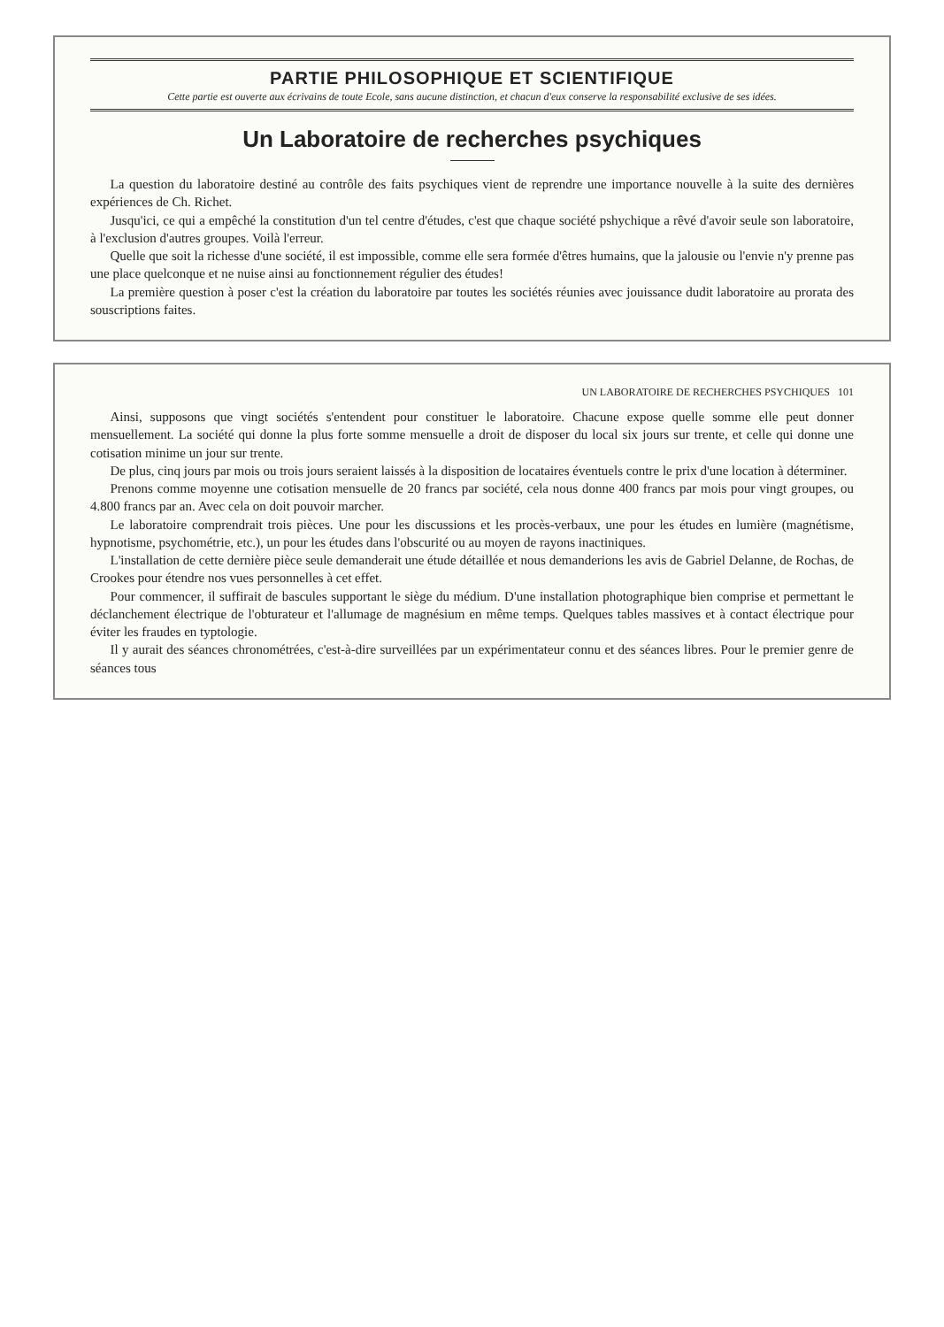PARTIE PHILOSOPHIQUE ET SCIENTIFIQUE
Cette partie est ouverte aux écrivains de toute Ecole, sans aucune distinction, et chacun d'eux conserve la responsabilité exclusive de ses idées.
Un Laboratoire de recherches psychiques
La question du laboratoire destiné au contrôle des faits psychiques vient de reprendre une importance nouvelle à la suite des dernières expériences de Ch. Richet.
Jusqu'ici, ce qui a empêché la constitution d'un tel centre d'études, c'est que chaque société pshychique a rêvé d'avoir seule son laboratoire, à l'exclusion d'autres groupes. Voilà l'erreur.
Quelle que soit la richesse d'une société, il est impossible, comme elle sera formée d'êtres humains, que la jalousie ou l'envie n'y prenne pas une place quelconque et ne nuise ainsi au fonctionnement régulier des études!
La première question à poser c'est la création du laboratoire par toutes les sociétés réunies avec jouissance dudit laboratoire au prorata des souscriptions faites.
UN LABORATOIRE DE RECHERCHES PSYCHIQUES 101
Ainsi, supposons que vingt sociétés s'entendent pour constituer le laboratoire. Chacune expose quelle somme elle peut donner mensuellement. La société qui donne la plus forte somme mensuelle a droit de disposer du local six jours sur trente, et celle qui donne une cotisation minime un jour sur trente.
De plus, cinq jours par mois ou trois jours seraient laissés à la disposition de locataires éventuels contre le prix d'une location à déterminer.
Prenons comme moyenne une cotisation mensuelle de 20 francs par société, cela nous donne 400 francs par mois pour vingt groupes, ou 4.800 francs par an. Avec cela on doit pouvoir marcher.
Le laboratoire comprendrait trois pièces. Une pour les discussions et les procès-verbaux, une pour les études en lumière (magnétisme, hypnotisme, psychométrie, etc.), un pour les études dans l'obscurité ou au moyen de rayons inactiniques.
L'installation de cette dernière pièce seule demanderait une étude détaillée et nous demanderions les avis de Gabriel Delanne, de Rochas, de Crookes pour étendre nos vues personnelles à cet effet.
Pour commencer, il suffirait de bascules supportant le siège du médium. D'une installation photographique bien comprise et permettant le déclanchement électrique de l'obturateur et l'allumage de magnésium en même temps. Quelques tables massives et à contact électrique pour éviter les fraudes en typtologie.
Il y aurait des séances chronométrées, c'est-à-dire surveillées par un expérimentateur connu et des séances libres. Pour le premier genre de séances tous